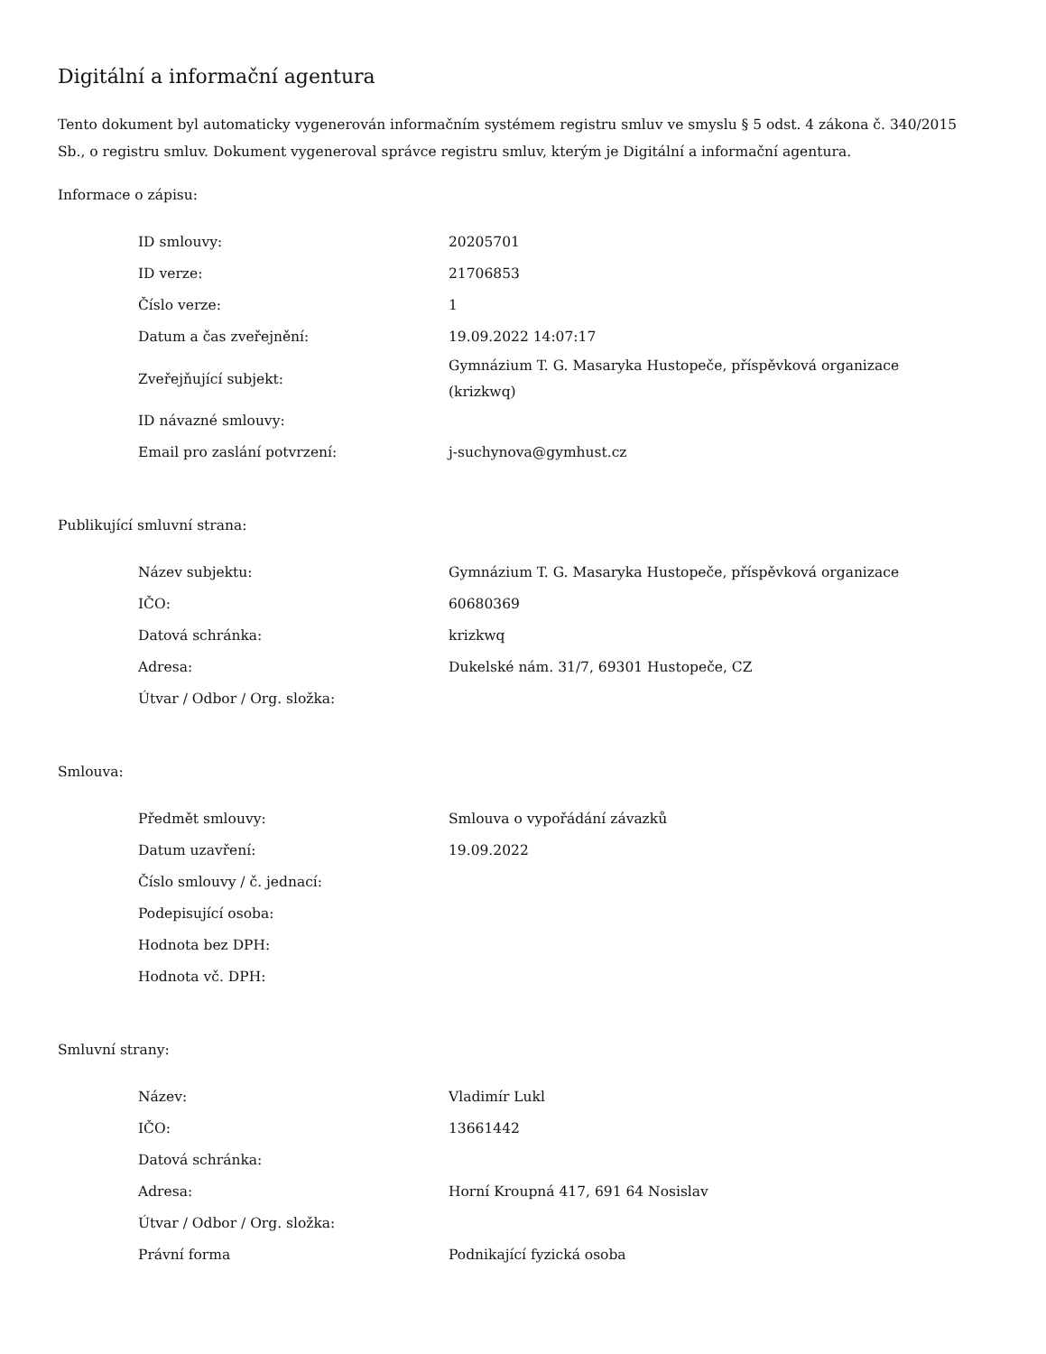Digitální a informační agentura
Tento dokument byl automaticky vygenerován informačním systémem registru smluv ve smyslu § 5 odst. 4 zákona č. 340/2015 Sb., o registru smluv. Dokument vygeneroval správce registru smluv, kterým je Digitální a informační agentura.
Informace o zápisu:
| ID smlouvy: | 20205701 |
| ID verze: | 21706853 |
| Číslo verze: | 1 |
| Datum a čas zveřejnění: | 19.09.2022 14:07:17 |
| Zveřejňující subjekt: | Gymnázium T. G. Masaryka Hustopeče, příspěvková organizace (krizkwq) |
| ID návazné smlouvy: | |
| Email pro zaslání potvrzení: | j-suchynova@gymhust.cz |
Publikující smluvní strana:
| Název subjektu: | Gymnázium T. G. Masaryka Hustopeče, příspěvková organizace |
| IČO: | 60680369 |
| Datová schránka: | krizkwq |
| Adresa: | Dukelské nám. 31/7, 69301 Hustopeče, CZ |
| Útvar / Odbor / Org. složka: | |
Smlouva:
| Předmět smlouvy: | Smlouva o vypořádání závazků |
| Datum uzavření: | 19.09.2022 |
| Číslo smlouvy / č. jednací: | |
| Podepisující osoba: | |
| Hodnota bez DPH: | |
| Hodnota vč. DPH: | |
Smluvní strany:
| Název: | Vladimír Lukl |
| IČO: | 13661442 |
| Datová schránka: | |
| Adresa: | Horní Kroupná 417, 691 64 Nosislav |
| Útvar / Odbor / Org. složka: | |
| Právní forma | Podnikající fyzická osoba |